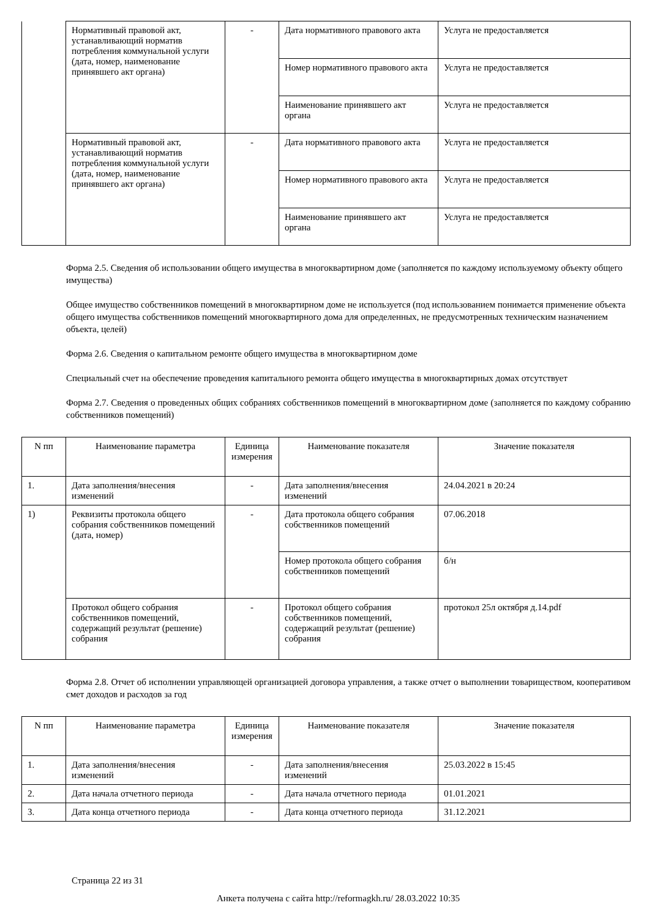| | Нормативный правовой акт, устанавливающий норматив потребления коммунальной услуги (дата, номер, наименование принявшего акт органа) | - | Дата нормативного правового акта | Услуга не предоставляется |
| | | | Номер нормативного правового акта | Услуга не предоставляется |
| | | | Наименование принявшего акт органа | Услуга не предоставляется |
| | Нормативный правовой акт, устанавливающий норматив потребления коммунальной услуги (дата, номер, наименование принявшего акт органа) | - | Дата нормативного правового акта | Услуга не предоставляется |
| | | | Номер нормативного правового акта | Услуга не предоставляется |
| | | | Наименование принявшего акт органа | Услуга не предоставляется |
Форма 2.5. Сведения об использовании общего имущества в многоквартирном доме (заполняется по каждому используемому объекту общего имущества)
Общее имущество собственников помещений в многоквартирном доме не используется (под использованием понимается применение объекта общего имущества собственников помещений многоквартирного дома для определенных, не предусмотренных техническим назначением объекта, целей)
Форма 2.6. Сведения о капитальном ремонте общего имущества в многоквартирном доме
Специальный счет на обеспечение проведения капитального ремонта общего имущества в многоквартирных домах отсутствует
Форма 2.7. Сведения о проведенных общих собраниях собственников помещений в многоквартирном доме (заполняется по каждому собранию собственников помещений)
| N пп | Наименование параметра | Единица измерения | Наименование показателя | Значение показателя |
| 1. | Дата заполнения/внесения изменений | - | Дата заполнения/внесения изменений | 24.04.2021 в 20:24 |
| 1) | Реквизиты протокола общего собрания собственников помещений (дата, номер) | - | Дата протокола общего собрания собственников помещений | 07.06.2018 |
| | | | Номер протокола общего собрания собственников помещений | б/н |
| | Протокол общего собрания собственников помещений, содержащий результат (решение) собрания | - | Протокол общего собрания собственников помещений, содержащий результат (решение) собрания | протокол 25л октября д.14.pdf |
Форма 2.8. Отчет об исполнении управляющей организацией договора управления, а также отчет о выполнении товариществом, кооперативом смет доходов и расходов за год
| N пп | Наименование параметра | Единица измерения | Наименование показателя | Значение показателя |
| 1. | Дата заполнения/внесения изменений | - | Дата заполнения/внесения изменений | 25.03.2022 в 15:45 |
| 2. | Дата начала отчетного периода | - | Дата начала отчетного периода | 01.01.2021 |
| 3. | Дата конца отчетного периода | - | Дата конца отчетного периода | 31.12.2021 |
Страница 22 из 31
Анкета получена с сайта http://reformagkh.ru/ 28.03.2022 10:35